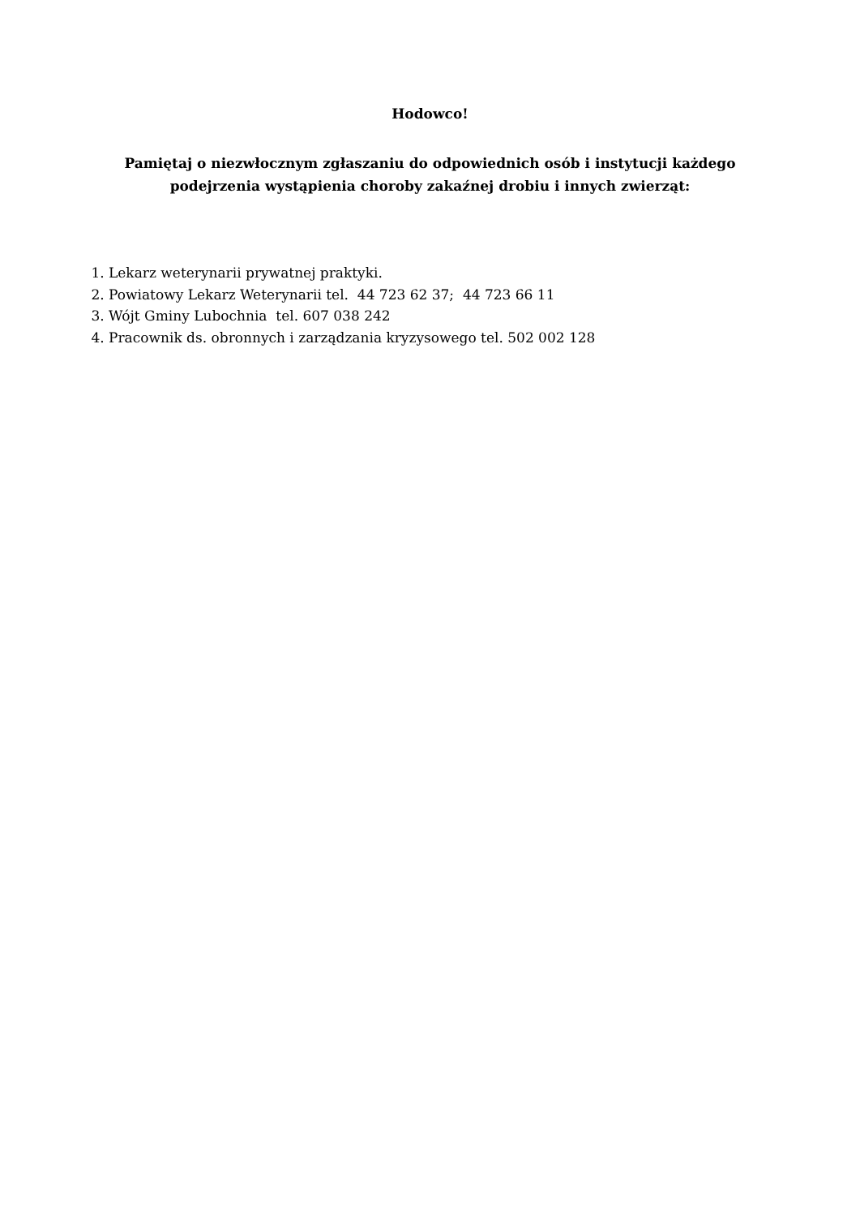Hodowco!
Pamiętaj o niezwłocznym zgłaszaniu do odpowiednich osób i instytucji każdego
podejrzenia wystąpienia choroby zakaźnej drobiu i innych zwierząt:
1. Lekarz weterynarii prywatnej praktyki.
2. Powiatowy Lekarz Weterynarii tel. 44 723 62 37; 44 723 66 11
3. Wójt Gminy Lubochnia tel. 607 038 242
4. Pracownik ds. obronnych i zarządzania kryzysowego tel. 502 002 128